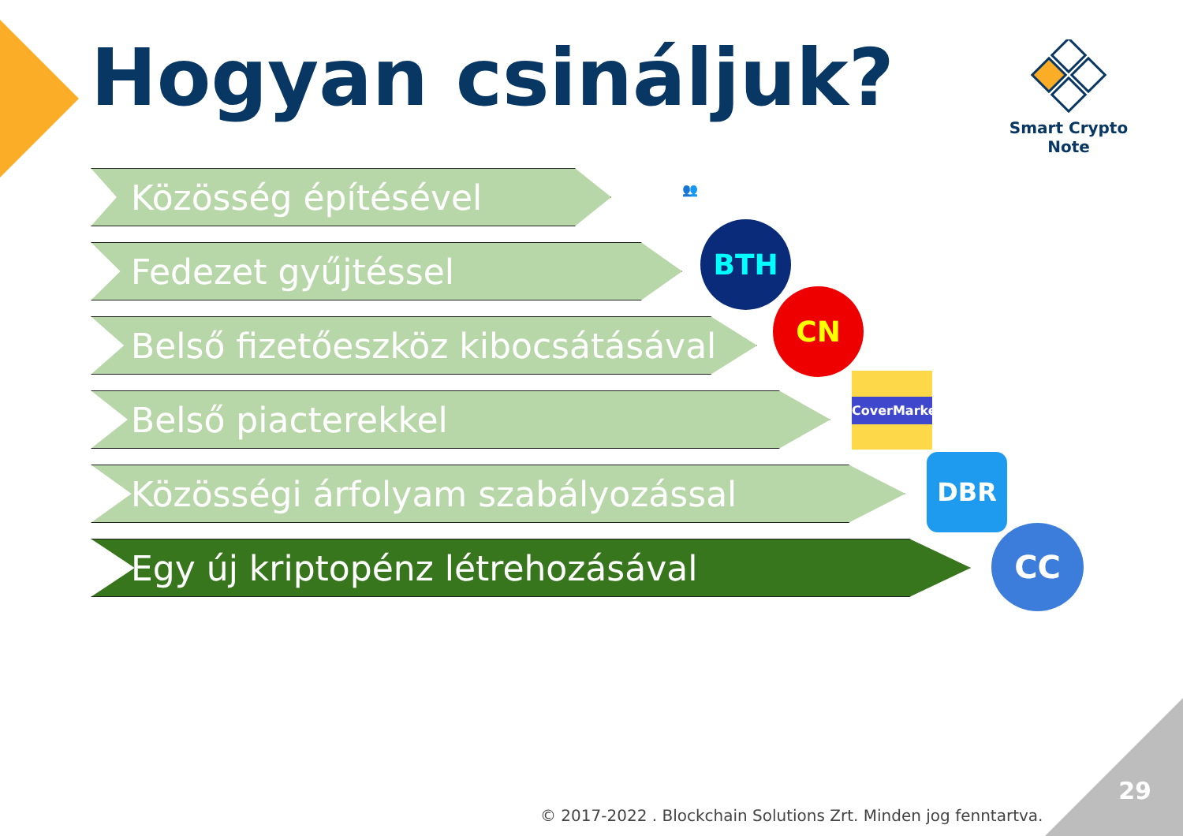Hogyan csináljuk?
Smart Crypto Note
Közösség építésével
Fedezet gyűjtéssel
Belső fizetőeszköz kibocsátásával
Belső piacterekkel
Közösségi árfolyam szabályozással
Egy új kriptopénz létrehozásával
👥
BTH
CN
CoverMarket
DBR
CC
29
© 2017-2022 . Blockchain Solutions Zrt. Minden jog fenntartva.